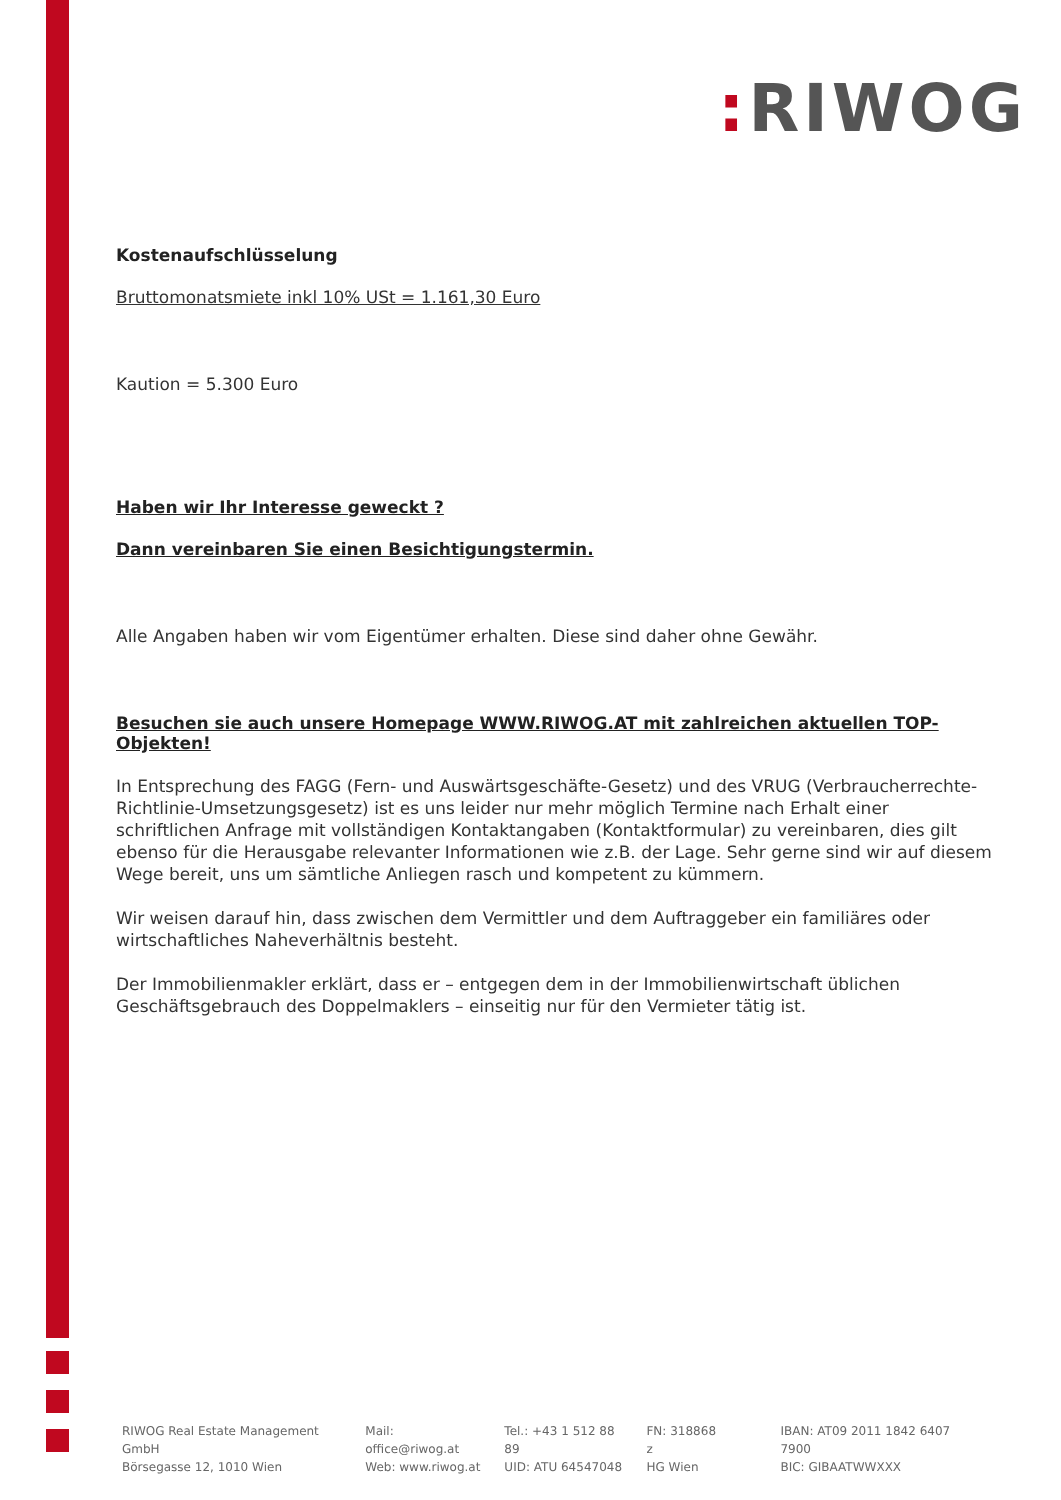: RIWOG
Kostenaufschlüsselung
Bruttomonatsmiete inkl 10% USt = 1.161,30 Euro
Kaution = 5.300 Euro
Haben wir Ihr Interesse geweckt ?
Dann vereinbaren Sie einen Besichtigungstermin.
Alle Angaben haben wir vom Eigentümer erhalten. Diese sind daher ohne Gewähr.
Besuchen sie auch unsere Homepage WWW.RIWOG.AT mit zahlreichen aktuellen TOP- Objekten!
In Entsprechung des FAGG (Fern- und Auswärtsgeschäfte-Gesetz) und des VRUG (Verbraucherrechte-Richtlinie-Umsetzungsgesetz) ist es uns leider nur mehr möglich Termine nach Erhalt einer schriftlichen Anfrage mit vollständigen Kontaktangaben (Kontaktformular) zu vereinbaren, dies gilt ebenso für die Herausgabe relevanter Informationen wie z.B. der Lage. Sehr gerne sind wir auf diesem Wege bereit, uns um sämtliche Anliegen rasch und kompetent zu kümmern.
Wir weisen darauf hin, dass zwischen dem Vermittler und dem Auftraggeber ein familiäres oder wirtschaftliches Naheverhältnis besteht.
Der Immobilienmakler erklärt, dass er – entgegen dem in der Immobilienwirtschaft üblichen Geschäftsgebrauch des Doppelmaklers – einseitig nur für den Vermieter tätig ist.
RIWOG Real Estate Management GmbH
Börsegasse 12, 1010 Wien
Mail: office@riwog.at
Web: www.riwog.at
Tel.: +43 1 512 88 89
UID: ATU 64547048
FN: 318868 z
HG Wien
IBAN: AT09 2011 1842 6407 7900
BIC: GIBAATWWXXX